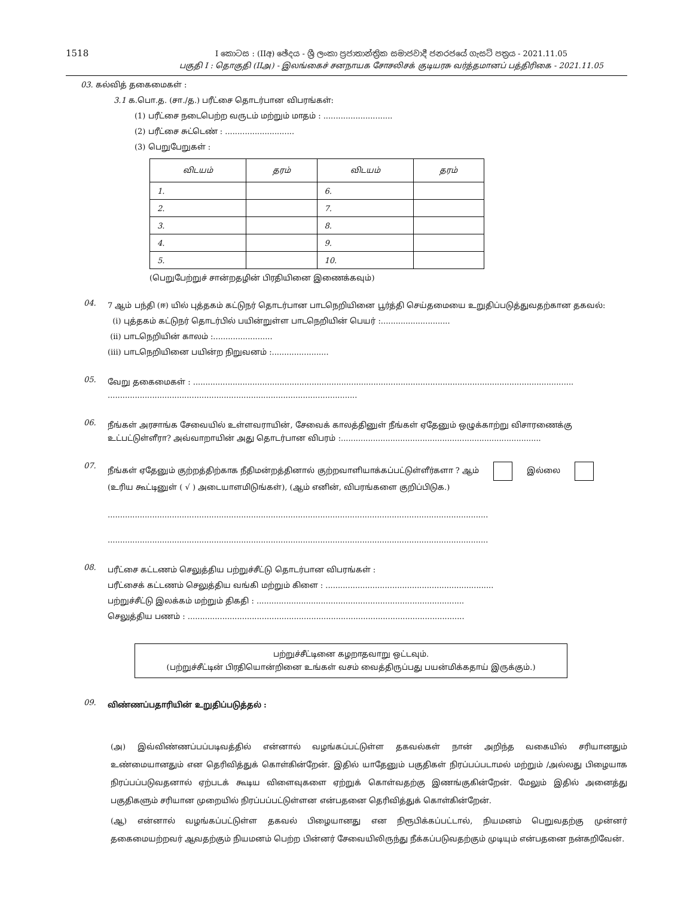1518
I කොටස : (IIඅ) ඡේදය - ශ්‍රී ලංකා ප්‍රජාතාන්ත්‍රික සමාජවාදී ජනරජයේ ගැසට් පත්‍රය - 2021.11.05
பகுதி I : தொகுதி (IIஅ) - இலங்கைச் சனநாயக சோசலிசக் குடியரசு வர்த்தமானப் பத்திரிகை - 2021.11.05
03. கல்வித் தகைமைகள் :
3.1 க.பொ.த. (சா./த.) பரீட்சை தொடர்பான விபரங்கள்:
(1) பரீட்சை நடைபெற்ற வருடம் மற்றும் மாதம் : ............................
(2) பரீட்சை சுட்டெண் : ............................
(3) பெறுபேறுகள் :
| விடயம் | தரம் | விடயம் | தரம் |
| --- | --- | --- | --- |
| 1. | | 6. | |
| 2. | | 7. | |
| 3. | | 8. | |
| 4. | | 9. | |
| 5. | | 10. | |
(பெறுபேற்றுச் சான்றதழின் பிரதியினை இணைக்கவும்)
04.
7 ஆம் பந்தி (ஈ) யில் புத்தகம் கட்டுநர் தொடர்பான பாடநெறியினை பூர்த்தி செய்தமையை உறுதிப்படுத்துவதற்கான தகவல்:
(i) புத்தகம் கட்டுநர் தொடர்பில் பயின்றுள்ள பாடநெறியின் பெயர் :............................
(ii) பாடநெறியின் காலம் :........................
(iii) பாடநெறியினை பயின்ற நிறுவனம் :.......................
05.
வேறு தகைமைகள் : ..........................................................................................................................................................
.....................................................................................................
06.
நீங்கள் அரசாங்க சேவையில் உள்ளவராயின், சேவைக் காலத்தினுள் நீங்கள் ஏதேனும் ஒழுக்காற்று விசாரணைக்கு உட்பட்டுள்ளீரா? அவ்வாறாயின் அது தொடர்பான விபரம் :.................................................................................
07.
நீங்கள் ஏதேனும் குற்றத்திற்காக நீதிமன்றத்தினால் குற்றவாளியாக்கப்பட்டுள்ளீர்களா ? ஆம் இல்லை
(உரிய கூட்டினுள் ( √ ) அடையாளமிடுங்கள்), (ஆம் எனின், விபரங்களை குறிப்பிடுக.)
..........................................................................................................................................................
..........................................................................................................................................................
08.
பரீட்சை கட்டணம் செலுத்திய பற்றுச்சீட்டு தொடர்பான விபரங்கள் :
பரீட்சைக் கட்டணம் செலுத்திய வங்கி மற்றும் கிளை : ....................................................................
பற்றுச்சீட்டு இலக்கம் மற்றும் திகதி : ....................................................................................
செலுத்திய பணம் : ................................................................................................................
பற்றுச்சீட்டினை கழறாதவாறு ஒட்டவும்.
(பற்றுச்சீட்டின் பிரதியொன்றினை உங்கள் வசம் வைத்திருப்பது பயன்மிக்கதாய் இருக்கும்.)
09.
விண்ணப்பதாரியின் உறுதிப்படுத்தல் :
(அ) இவ்விண்ணப்பப்படிவத்தில் என்னால் வழங்கப்பட்டுள்ள தகவல்கள் நான் அறிந்த வகையில் சரியானதும் உண்மையானதும் என தெரிவித்துக் கொள்கின்றேன். இதில் யாதேனும் பகுதிகள் நிரப்பப்படாமல் மற்றும் /அல்லது பிழையாக நிரப்பப்படுவதனால் ஏற்படக் கூடிய விளைவுகளை ஏற்றுக் கொள்வதற்கு இணங்குகின்றேன். மேலும் இதில் அனைத்து பகுதிகளும் சரியான முறையில் நிரப்பப்பட்டுள்ளன என்பதனை தெரிவித்துக் கொள்கின்றேன்.
(ஆ) என்னால் வழங்கப்பட்டுள்ள தகவல் பிழையானது என நிரூபிக்கப்பட்டால், நியமனம் பெறுவதற்கு முன்னர் தகைமையற்றவர் ஆவதற்கும் நியமனம் பெற்ற பின்னர் சேவையிலிருந்து நீக்கப்படுவதற்கும் முடியும் என்பதனை நன்கறிவேன்.